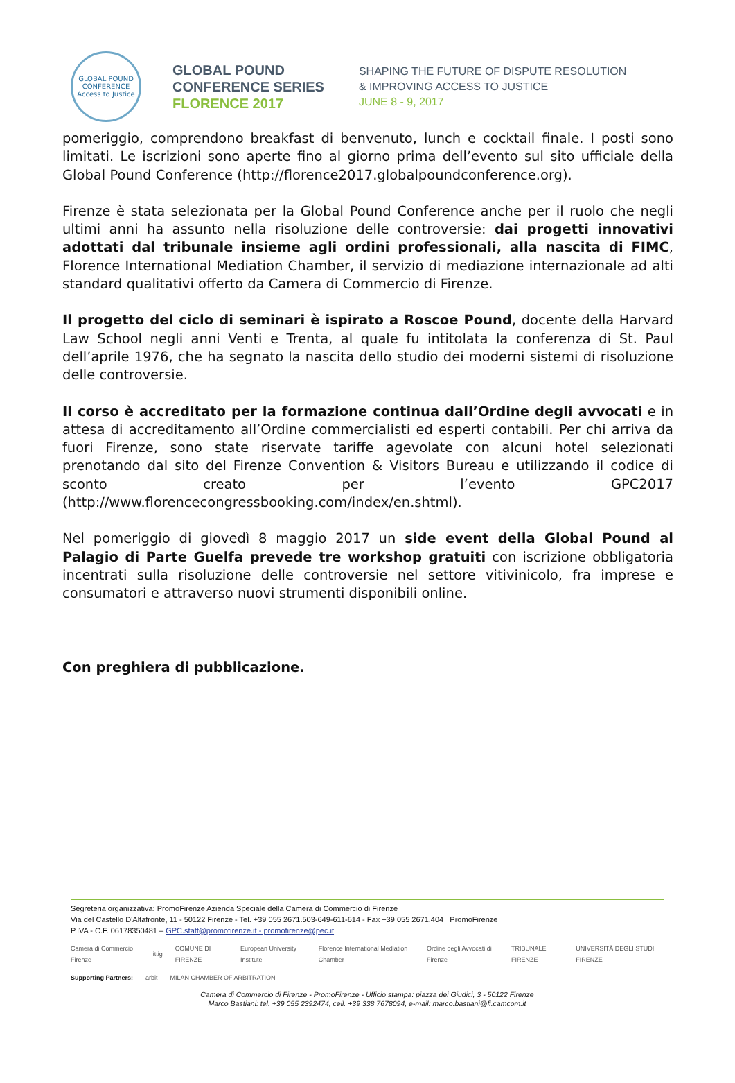GLOBAL POUND CONFERENCE
Access to Justice
GLOBAL POUND
CONFERENCE SERIES
FLORENCE 2017
SHAPING THE FUTURE OF DISPUTE RESOLUTION
& IMPROVING ACCESS TO JUSTICE
JUNE 8 - 9, 2017
pomeriggio, comprendono breakfast di benvenuto, lunch e cocktail finale. I posti sono limitati. Le iscrizioni sono aperte fino al giorno prima dell’evento sul sito ufficiale della Global Pound Conference (http://florence2017.globalpoundconference.org).
Firenze è stata selezionata per la Global Pound Conference anche per il ruolo che negli ultimi anni ha assunto nella risoluzione delle controversie: dai progetti innovativi adottati dal tribunale insieme agli ordini professionali, alla nascita di FIMC, Florence International Mediation Chamber, il servizio di mediazione internazionale ad alti standard qualitativi offerto da Camera di Commercio di Firenze.
Il progetto del ciclo di seminari è ispirato a Roscoe Pound, docente della Harvard Law School negli anni Venti e Trenta, al quale fu intitolata la conferenza di St. Paul dell’aprile 1976, che ha segnato la nascita dello studio dei moderni sistemi di risoluzione delle controversie.
Il corso è accreditato per la formazione continua dall’Ordine degli avvocati e in attesa di accreditamento all’Ordine commercialisti ed esperti contabili. Per chi arriva da fuori Firenze, sono state riservate tariffe agevolate con alcuni hotel selezionati prenotando dal sito del Firenze Convention & Visitors Bureau e utilizzando il codice di sconto creato per l’evento GPC2017 (http://www.florencecongressbooking.com/index/en.shtml).
Nel pomeriggio di giovedì 8 maggio 2017 un side event della Global Pound al Palagio di Parte Guelfa prevede tre workshop gratuiti con iscrizione obbligatoria incentrati sulla risoluzione delle controversie nel settore vitivinicolo, fra imprese e consumatori e attraverso nuovi strumenti disponibili online.
Con preghiera di pubblicazione.
Segreteria organizzativa: PromoFirenze Azienda Speciale della Camera di Commercio di Firenze
Via del Castello D'Altafronte, 11 - 50122 Firenze - Tel. +39 055 2671.503-649-611-614 - Fax +39 055 2671.404 PromoFirenze
P.IVA - C.F. 06178350481 – GPC.staff@promofirenze.it - promofirenze@pec.it
Camera di Commercio Firenze ittig COMUNE DI FIRENZE European University Institute Florence International Mediation Chamber Ordine degli Avvocati di Firenze TRIBUNALE FIRENZE UNIVERSITÀ DEGLI STUDI FIRENZE
Supporting Partners: arbit MILAN CHAMBER OF ARBITRATION
Camera di Commercio di Firenze - PromoFirenze - Ufficio stampa: piazza dei Giudici, 3 - 50122 Firenze
Marco Bastiani: tel. +39 055 2392474, cell. +39 338 7678094, e-mail: marco.bastiani@fi.camcom.it